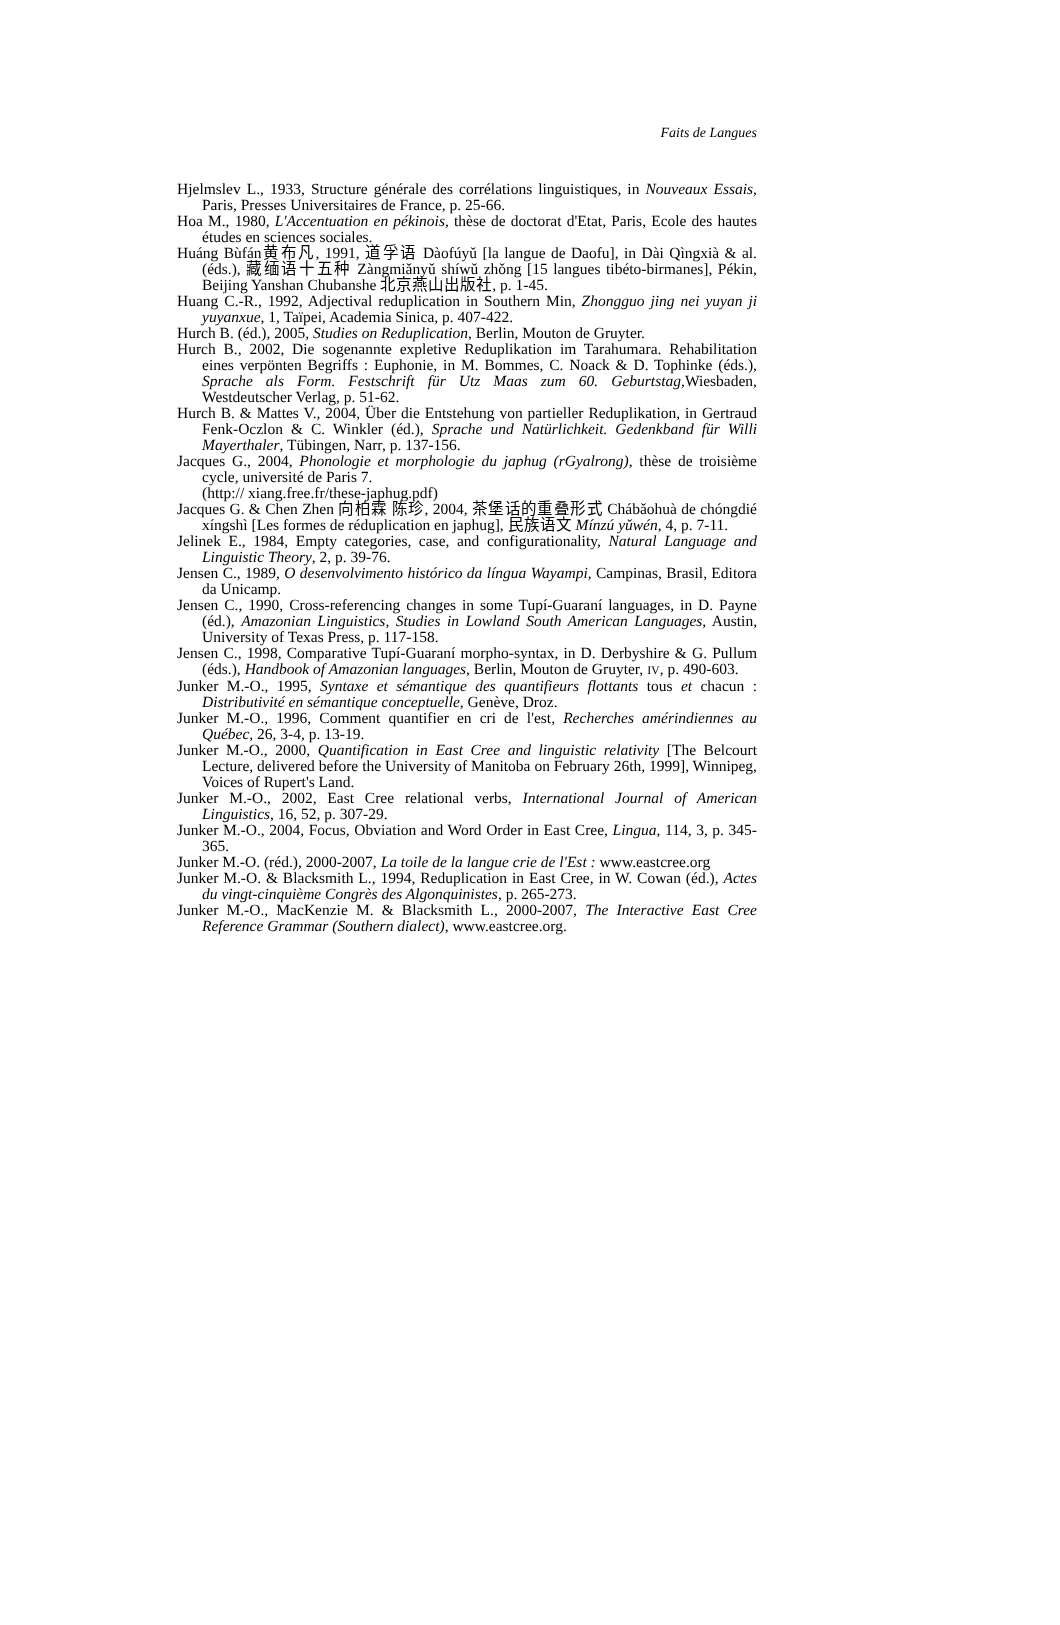Faits de Langues
Hjelmslev L., 1933, Structure générale des corrélations linguistiques, in Nouveaux Essais, Paris, Presses Universitaires de France, p. 25-66.
Hoa M., 1980, L'Accentuation en pékinois, thèse de doctorat d'Etat, Paris, Ecole des hautes études en sciences sociales.
Huáng Bùfán黄布凡, 1991, 道孚语 Dàofúyǔ [la langue de Daofu], in Dài Qìngxià & al. (éds.), 藏缅语十五种 Zàngmiǎnyǔ shíwǔ zhǒng [15 langues tibéto-birmanes], Pékin, Beijing Yanshan Chubanshe 北京燕山出版社, p. 1-45.
Huang C.-R., 1992, Adjectival reduplication in Southern Min, Zhongguo jing nei yuyan ji yuyanxue, 1, Taïpei, Academia Sinica, p. 407-422.
Hurch B. (éd.), 2005, Studies on Reduplication, Berlin, Mouton de Gruyter.
Hurch B., 2002, Die sogenannte expletive Reduplikation im Tarahumara. Rehabilitation eines verpönten Begriffs : Euphonie, in M. Bommes, C. Noack & D. Tophinke (éds.), Sprache als Form. Festschrift für Utz Maas zum 60. Geburtstag, Wiesbaden, Westdeutscher Verlag, p. 51-62.
Hurch B. & Mattes V., 2004, Über die Entstehung von partieller Reduplikation, in Gertraud Fenk-Oczlon & C. Winkler (éd.), Sprache und Natürlichkeit. Gedenkband für Willi Mayerthaler, Tübingen, Narr, p. 137-156.
Jacques G., 2004, Phonologie et morphologie du japhug (rGyalrong), thèse de troisième cycle, université de Paris 7.
(http:// xiang.free.fr/these-japhug.pdf)
Jacques G. & Chen Zhen 向柏霖 陈珍, 2004, 茶堡话的重叠形式 Chábǎohuà de chóngdié xíngshì [Les formes de réduplication en japhug], 民族语文 Mínzú yǔwén, 4, p. 7-11.
Jelinek E., 1984, Empty categories, case, and configurationality, Natural Language and Linguistic Theory, 2, p. 39-76.
Jensen C., 1989, O desenvolvimento histórico da língua Wayampi, Campinas, Brasil, Editora da Unicamp.
Jensen C., 1990, Cross-referencing changes in some Tupí-Guaraní languages, in D. Payne (éd.), Amazonian Linguistics, Studies in Lowland South American Languages, Austin, University of Texas Press, p. 117-158.
Jensen C., 1998, Comparative Tupí-Guaraní morpho-syntax, in D. Derbyshire & G. Pullum (éds.), Handbook of Amazonian languages, Berlin, Mouton de Gruyter, IV, p. 490-603.
Junker M.-O., 1995, Syntaxe et sémantique des quantifieurs flottants tous et chacun : Distributivité en sémantique conceptuelle, Genève, Droz.
Junker M.-O., 1996, Comment quantifier en cri de l'est, Recherches amérindiennes au Québec, 26, 3-4, p. 13-19.
Junker M.-O., 2000, Quantification in East Cree and linguistic relativity [The Belcourt Lecture, delivered before the University of Manitoba on February 26th, 1999], Winnipeg, Voices of Rupert's Land.
Junker M.-O., 2002, East Cree relational verbs, International Journal of American Linguistics, 16, 52, p. 307-29.
Junker M.-O., 2004, Focus, Obviation and Word Order in East Cree, Lingua, 114, 3, p. 345-365.
Junker M.-O. (réd.), 2000-2007, La toile de la langue crie de l'Est : www.eastcree.org
Junker M.-O. & Blacksmith L., 1994, Reduplication in East Cree, in W. Cowan (éd.), Actes du vingt-cinquième Congrès des Algonquinistes, p. 265-273.
Junker M.-O., MacKenzie M. & Blacksmith L., 2000-2007, The Interactive East Cree Reference Grammar (Southern dialect), www.eastcree.org.